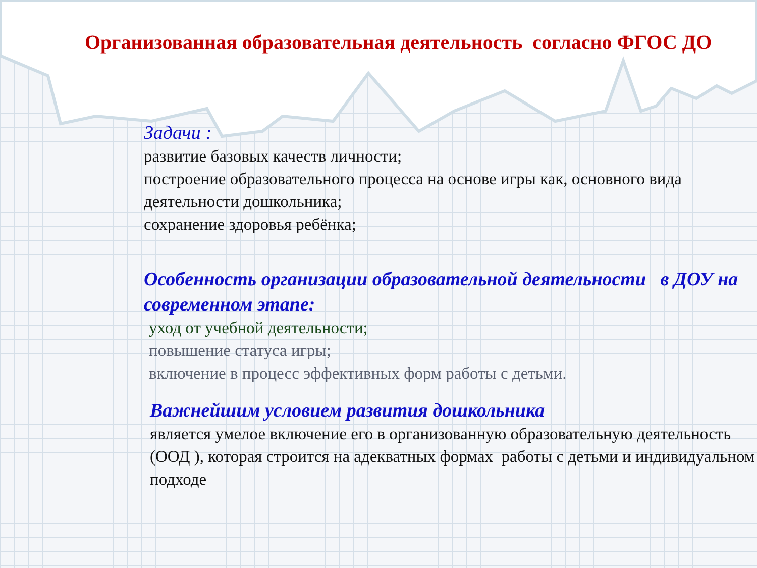Организованная образовательная деятельность согласно ФГОС ДО
Задачи :
развитие базовых качеств личности;
построение образовательного процесса на основе игры как, основного вида деятельности дошкольника;
сохранение здоровья ребёнка;
Особенность организации образовательной деятельности в ДОУ на современном этапе:
уход от учебной деятельности;
повышение статуса игры;
включение в процесс эффективных форм работы с детьми.
Важнейшим условием развития дошкольника
является умелое включение его в организованную образовательную деятельность (ООД ), которая строится на адекватных формах работы с детьми и индивидуальном подходе